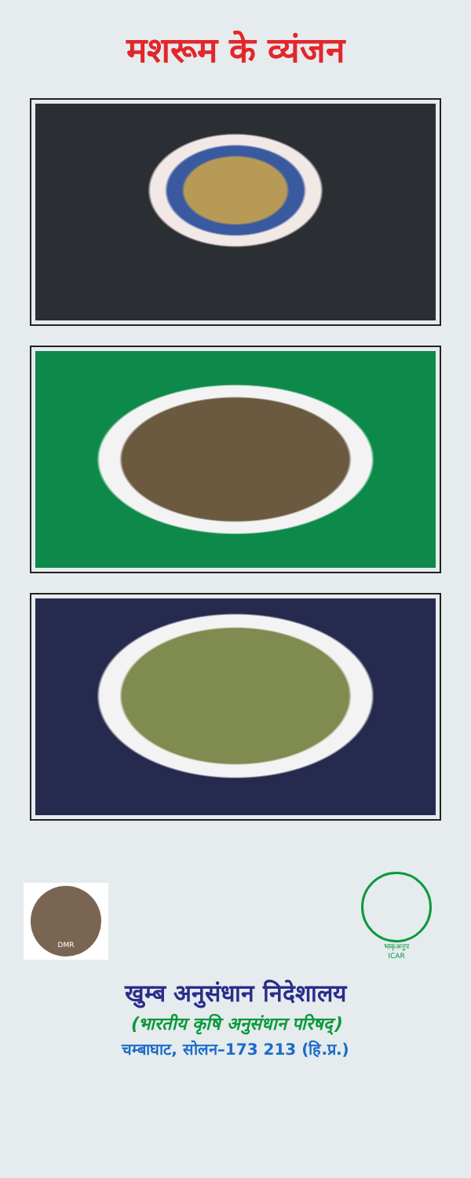मशरूम के व्यंजन
DMR
भाकृअनुप
ICAR
खुम्ब अनुसंधान निदेशालय
(भारतीय कृषि अनुसंधान परिषद्)
चम्बाघाट, सोलन–173 213 (हि.प्र.)